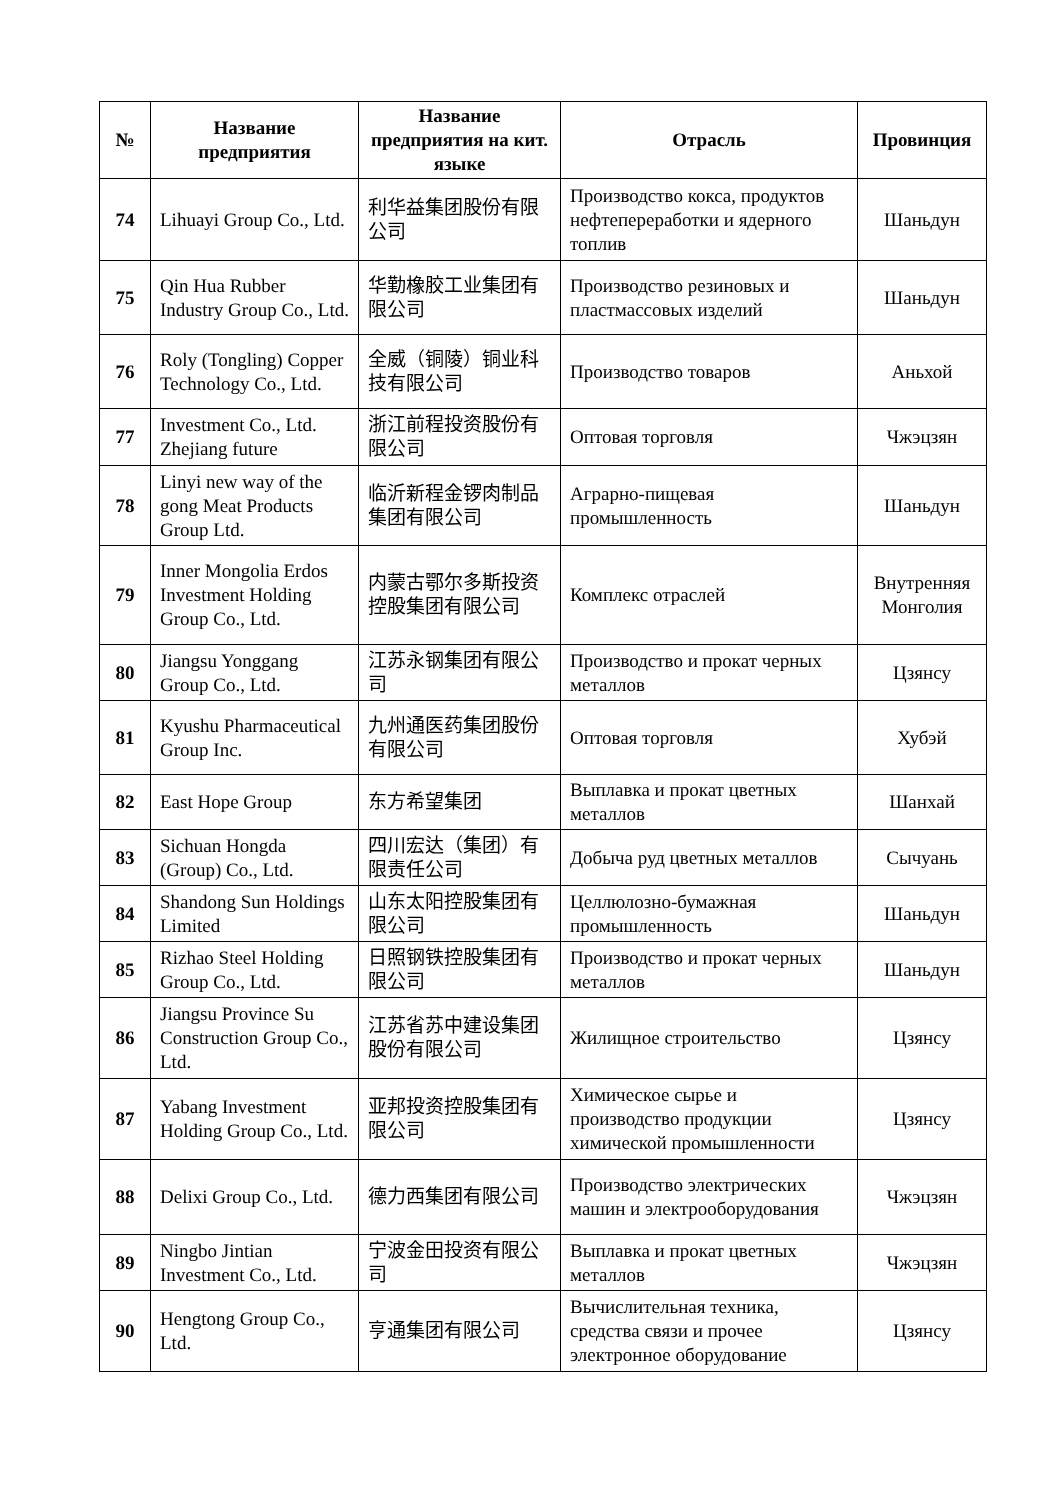| № | Название предприятия | Название предприятия на кит. языке | Отрасль | Провинция |
| --- | --- | --- | --- | --- |
| 74 | Lihuayi Group Co., Ltd. | 利华益集团股份有限公司 | Производство кокса, продуктов нефтепереработки и ядерного топлив | Шаньдун |
| 75 | Qin Hua Rubber Industry Group Co., Ltd. | 华勤橡胶工业集团有限公司 | Производство резиновых и пластмассовых изделий | Шаньдун |
| 76 | Roly (Tongling) Copper Technology Co., Ltd. | 全威（铜陵）铜业科技有限公司 | Производство товаров | Аньхой |
| 77 | Investment Co., Ltd. Zhejiang future | 浙江前程投资股份有限公司 | Оптовая торговля | Чжэцзян |
| 78 | Linyi new way of the gong Meat Products Group Ltd. | 临沂新程金锣肉制品集团有限公司 | Аграрно-пищевая промышленность | Шаньдун |
| 79 | Inner Mongolia Erdos Investment Holding Group Co., Ltd. | 内蒙古鄂尔多斯投资控股集团有限公司 | Комплекс отраслей | Внутренняя Монголия |
| 80 | Jiangsu Yonggang Group Co., Ltd. | 江苏永钢集团有限公司 | Производство и прокат черных металлов | Цзянсу |
| 81 | Kyushu Pharmaceutical Group Inc. | 九州通医药集团股份有限公司 | Оптовая торговля | Хубэй |
| 82 | East Hope Group | 东方希望集团 | Выплавка и прокат цветных металлов | Шанхай |
| 83 | Sichuan Hongda (Group) Co., Ltd. | 四川宏达（集团）有限责任公司 | Добыча руд цветных металлов | Сычуань |
| 84 | Shandong Sun Holdings Limited | 山东太阳控股集团有限公司 | Целлюлозно-бумажная промышленность | Шаньдун |
| 85 | Rizhao Steel Holding Group Co., Ltd. | 日照钢铁控股集团有限公司 | Производство и прокат черных металлов | Шаньдун |
| 86 | Jiangsu Province Su Construction Group Co., Ltd. | 江苏省苏中建设集团股份有限公司 | Жилищное строительство | Цзянсу |
| 87 | Yabang Investment Holding Group Co., Ltd. | 亚邦投资控股集团有限公司 | Химическое сырье и производство продукции химической промышленности | Цзянсу |
| 88 | Delixi Group Co., Ltd. | 德力西集团有限公司 | Производство электрических машин и электрооборудования | Чжэцзян |
| 89 | Ningbo Jintian Investment Co., Ltd. | 宁波金田投资有限公司 | Выплавка и прокат цветных металлов | Чжэцзян |
| 90 | Hengtong Group Co., Ltd. | 亨通集团有限公司 | Вычислительная техника, средства связи и прочее электронное оборудование | Цзянсу |